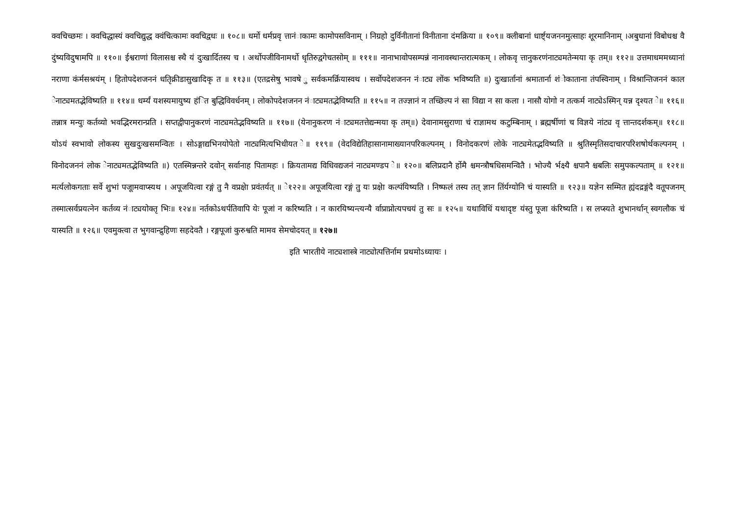क्वचिच्छमः । क्वचिद्धास्यं क्वचिद्युद्ध क्वंचित्कामः क्वचिद्वधः ॥ १०८॥ धर्मो धर्मप्रवृ त्तानंाकामः कामोपसविनाम् । निग्रहो दुर्विनीतानां विनीताना दंमक्रिया ॥ १०९॥ क्लीबानां धार्ष्ट्यजननमुत्साहः शूरमानिनाम् ।अबुधानां विबोधश्च वै दुंष्यविदुषामपि ॥ ११०॥ ईश्वराणां विलासश्च स्थै यं दुःखार्दितस्य च । अर्थोपजीविनामर्थो धृतिरुद्वगेचतसोम् ॥ १११॥ नानाभावोपसम्पन्नं नानावस्थान्तरात्मकम् । लोकवृ त्तानुकरणंनाट्यमतेन्मया कृ तम्॥ ११२॥ उत्तमाधममध्यानां नराणा कंर्मसश्रयंम् । हितोपदेशजननं धतृिक्रीडासुखादिकृ त ॥ ११३॥ (एतद्रसेषु भावषे ु सर्वकमर्क्रियास्वथ । सर्वोपदेशजनन नंाट्य लोंक भविष्यति ॥) दुःखार्तानां श्रमातार्ना शंोकाताना तंपस्विनाम् । विश्रान्तिजननं काल ेनाट्यमतद्भेविष्यति ॥ ११४॥ धर्म्यं यशस्यमायुष्य हंित बुद्धिविवर्धनम् । लोकोपदेशजनन नंाट्यमतद्भेविष्यति ॥ ११५॥ न तज्ज्ञानं न तच्छिल्प नं सा विद्या न सा कला । नासौ योगो न तत्कर्म नाट्येऽस्मिन् यन्न दृश्यत े॥ ११६॥ तन्नात्र मन्युः कर्तव्यो भवद्भिरमरान्प्रति । सप्तद्वीपानुकरणं नाट्यमतेद्भविष्यति ॥ ११७॥ (येनानुकरण नंाट्यमतत्तेद्यन्मया कृ तम्॥) देवानामसुराणा चं राज्ञामथ कटुम्बिनाम् । ब्रह्मर्षीणां च विज्ञये नांट्य वृ त्तान्तदर्शकम्॥ ११८॥ योऽयं स्वभावो लोकस्य सुखदुःखसमन्वितः । सोऽङ्गाद्यभिनयोपेतो नाट्यमित्यभिधीयत े॥ ११९॥ (वेदविद्येतिहासानामाख्यानपरिकल्पनम् । विनोदकरणं लोके नाट्यमेतद्भविष्यति ॥ श्रुतिस्मृतिसदाचारपरिशषोर्थकल्पनम् । विनोदजननं लोक ेनाट्यमतद्भेविष्यति ॥) एतस्मिन्नन्तरे दवोन् सर्वानाह पितामहः । क्रियतामद्य विधिवद्यजनं नाट्यमण्डप े॥ १२०॥ बलिप्रदानै र्होमै श्चमन्त्रौषधिसमन्वितै । भोज्यै र्भक्ष्यै श्चपानै श्चबलिः समुपकल्पताम् ॥ १२१॥ मर्त्यलोकगताः सर्वे शुभां पजूामवाप्स्यथ । अपूजयित्वा रङ्गं तु नै वप्रक्षेा प्रवंतर्यत् ॥ े१२२॥ अपूजयित्वा रङ्गं तु यः प्रक्षेा कल्पंयिष्यति । निष्फलं तस्य तत् ज्ञान तिंर्यग्योनि चं यास्यति ॥ १२३॥ यज्ञेन सम्मित ह्यंदद्रङ्गंदै वतूपजनम् तस्मात्सर्वप्रयत्नेन कर्तव्य नंाट्ययोक्तृ भिः॥ १२४॥ नर्तकोऽथर्पतिवापि येः पूजां न करिष्यति । न कारयिष्यन्त्यन्यै र्वाप्राप्नोत्यपचयं तु सः ॥ १२५॥ यथाविधिं यथादृष्ट यंस्तु पूजा कंरिष्यति । स लप्स्यते शुभानर्थान् स्वगलौक चं यास्यति ॥ १२६॥ एवमुक्त्वा त भुगवान्द्रुहिणः सहदेवतै । रङ्गपूजां कुरुश्वति मामव सेमचोदयत् ॥ १२७॥
इति भारतीये नाट्यशास्त्रे नाट्योत्पत्तिर्नाम प्रथमोऽध्यायः ।